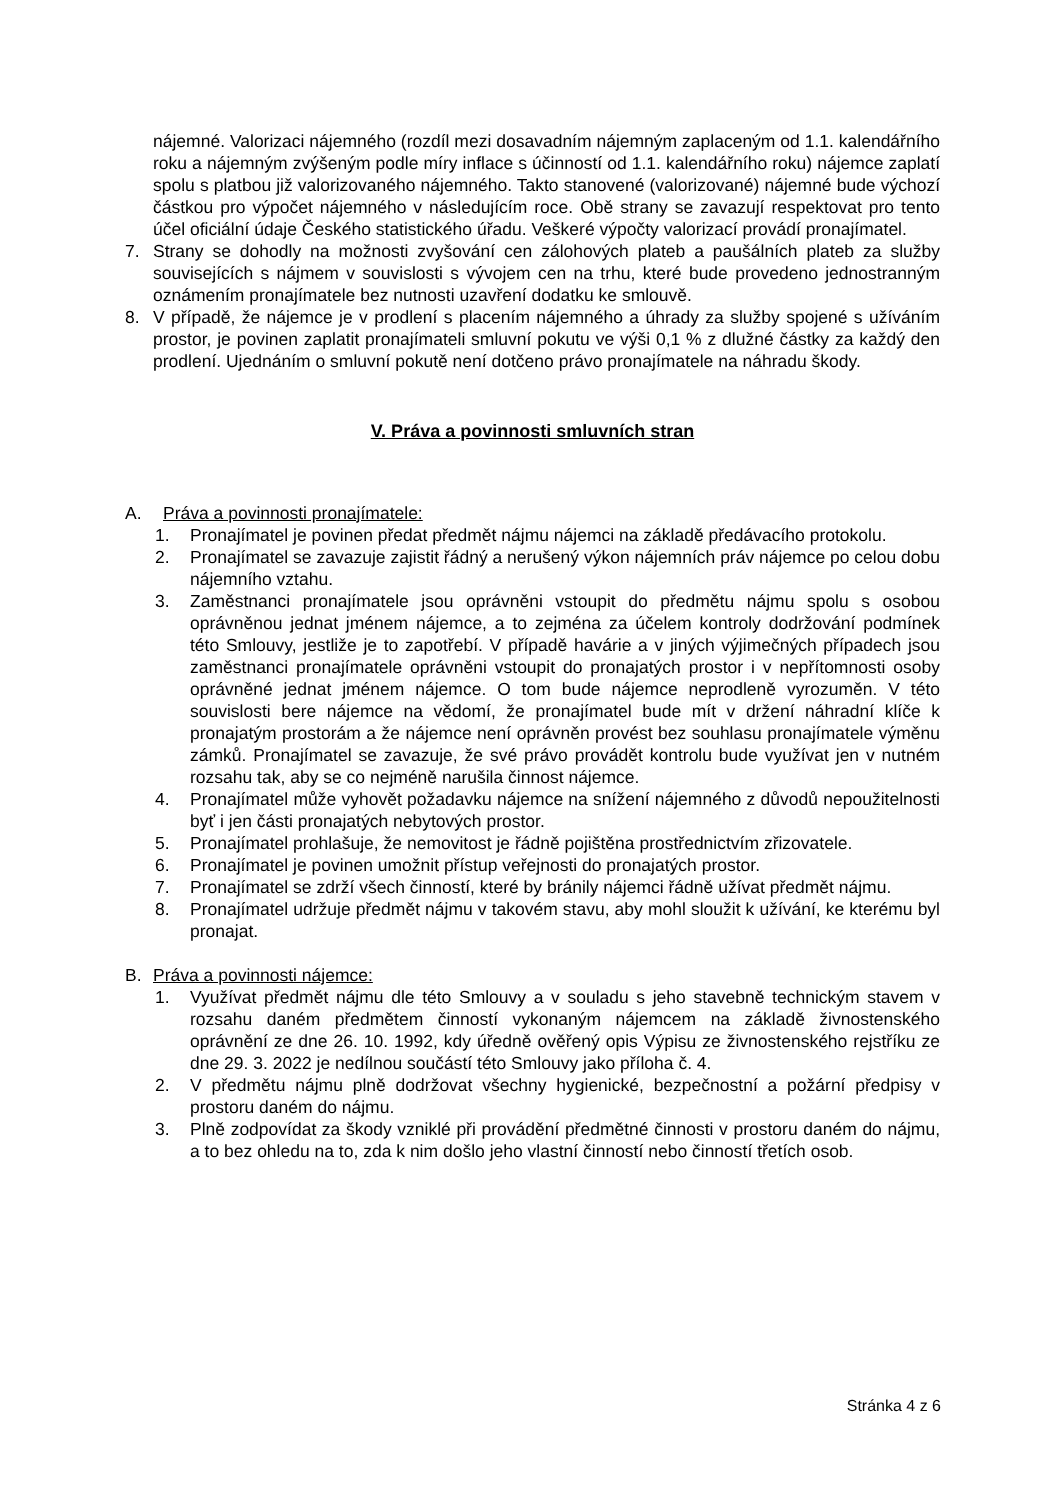nájemné. Valorizaci nájemného (rozdíl mezi dosavadním nájemným zaplaceným od 1.1. kalendářního roku a nájemným zvýšeným podle míry inflace s účinností od 1.1. kalendářního roku) nájemce zaplatí spolu s platbou již valorizovaného nájemného. Takto stanovené (valorizované) nájemné bude výchozí částkou pro výpočet nájemného v následujícím roce. Obě strany se zavazují respektovat pro tento účel oficiální údaje Českého statistického úřadu. Veškeré výpočty valorizací provádí pronajímatel.
7. Strany se dohodly na možnosti zvyšování cen zálohových plateb a paušálních plateb za služby souvisejících s nájmem v souvislosti s vývojem cen na trhu, které bude provedeno jednostranným oznámením pronajímatele bez nutnosti uzavření dodatku ke smlouvě.
8. V případě, že nájemce je v prodlení s placením nájemného a úhrady za služby spojené s užíváním prostor, je povinen zaplatit pronajímateli smluvní pokutu ve výši 0,1 % z dlužné částky za každý den prodlení. Ujednáním o smluvní pokutě není dotčeno právo pronajímatele na náhradu škody.
V. Práva a povinnosti smluvních stran
A. Práva a povinnosti pronajímatele:
1. Pronajímatel je povinen předat předmět nájmu nájemci na základě předávacího protokolu.
2. Pronajímatel se zavazuje zajistit řádný a nerušený výkon nájemních práv nájemce po celou dobu nájemního vztahu.
3. Zaměstnanci pronajímatele jsou oprávněni vstoupit do předmětu nájmu spolu s osobou oprávněnou jednat jménem nájemce, a to zejména za účelem kontroly dodržování podmínek této Smlouvy, jestliže je to zapotřebí. V případě havárie a v jiných výjimečných případech jsou zaměstnanci pronajímatele oprávněni vstoupit do pronajatých prostor i v nepřítomnosti osoby oprávněné jednat jménem nájemce. O tom bude nájemce neprodleně vyrozuměn. V této souvislosti bere nájemce na vědomí, že pronajímatel bude mít v držení náhradní klíče k pronajatým prostorám a že nájemce není oprávněn provést bez souhlasu pronajímatele výměnu zámků. Pronajímatel se zavazuje, že své právo provádět kontrolu bude využívat jen v nutném rozsahu tak, aby se co nejméně narušila činnost nájemce.
4. Pronajímatel může vyhovět požadavku nájemce na snížení nájemného z důvodů nepoužitelnosti byť i jen části pronajatých nebytových prostor.
5. Pronajímatel prohlašuje, že nemovitost je řádně pojištěna prostřednictvím zřizovatele.
6. Pronajímatel je povinen umožnit přístup veřejnosti do pronajatých prostor.
7. Pronajímatel se zdrží všech činností, které by bránily nájemci řádně užívat předmět nájmu.
8. Pronajímatel udržuje předmět nájmu v takovém stavu, aby mohl sloužit k užívání, ke kterému byl pronajat.
B. Práva a povinnosti nájemce:
1. Využívat předmět nájmu dle této Smlouvy a v souladu s jeho stavebně technickým stavem v rozsahu daném předmětem činností vykonaným nájemcem na základě živnostenského oprávnění ze dne 26. 10. 1992, kdy úředně ověřený opis Výpisu ze živnostenského rejstříku ze dne 29. 3. 2022 je nedílnou součástí této Smlouvy jako příloha č. 4.
2. V předmětu nájmu plně dodržovat všechny hygienické, bezpečnostní a požární předpisy v prostoru daném do nájmu.
3. Plně zodpovídat za škody vzniklé při provádění předmětné činnosti v prostoru daném do nájmu, a to bez ohledu na to, zda k nim došlo jeho vlastní činností nebo činností třetích osob.
Stránka 4 z 6